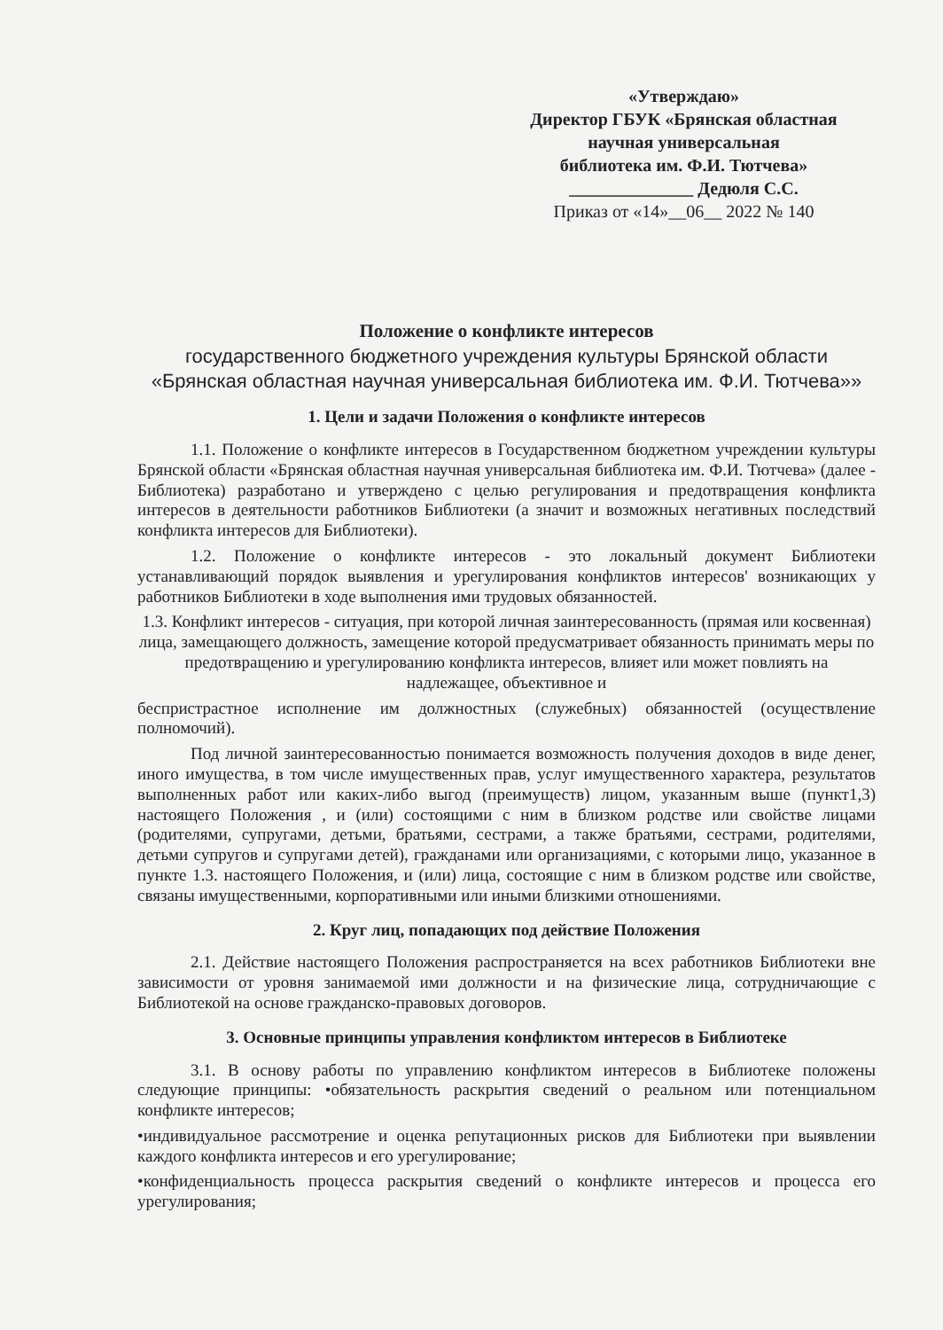«Утверждаю»
Директор ГБУК «Брянская областная
научная универсальная
библиотека им. Ф.И. Тютчева»
______________ Дедюля С.С.
Приказ от «14»__06__ 2022 № 140
Положение о конфликте интересов
государственного бюджетного учреждения культуры Брянской области
«Брянская областная научная универсальная библиотека им. Ф.И. Тютчева»»
1. Цели и задачи Положения о конфликте интересов
1.1. Положение о конфликте интересов в Государственном бюджетном учреждении культуры Брянской области «Брянская областная научная универсальная библиотека им. Ф.И. Тютчева» (далее - Библиотека) разработано и утверждено с целью регулирования и предотвращения конфликта интересов в деятельности работников Библиотеки (а значит и возможных негативных последствий конфликта интересов для Библиотеки).
1.2. Положение о конфликте интересов - это локальный документ Библиотеки устанавливающий порядок выявления и урегулирования конфликтов интересов' возникающих у работников Библиотеки в ходе выполнения ими трудовых обязанностей.
1.3. Конфликт интересов - ситуация, при которой личная заинтересованность (прямая или косвенная) лица, замещающего должность, замещение которой предусматривает обязанность принимать меры по предотвращению и урегулированию конфликта интересов, влияет или может повлиять на надлежащее, объективное и
беспристрастное исполнение им должностных (служебных) обязанностей (осуществление полномочий).
Под личной заинтересованностью понимается возможность получения доходов в виде денег, иного имущества, в том числе имущественных прав, услуг имущественного характера, результатов выполненных работ или каких-либо выгод (преимуществ) лицом, указанным выше (пункт1,3) настоящего Положения , и (или) состоящими с ним в близком родстве или свойстве лицами (родителями, супругами, детьми, братьями, сестрами, а также братьями, сестрами, родителями, детьми супругов и супругами детей), гражданами или организациями, с которыми лицо, указанное в пункте 1.3. настоящего Положения, и (или) лица, состоящие с ним в близком родстве или свойстве, связаны имущественными, корпоративными или иными близкими отношениями.
2. Круг лиц, попадающих под действие Положения
2.1. Действие настоящего Положения распространяется на всех работников Библиотеки вне зависимости от уровня занимаемой ими должности и на физические лица, сотрудничающие с Библиотекой на основе гражданско-правовых договоров.
3. Основные принципы управления конфликтом интересов в Библиотеке
3.1. В основу работы по управлению конфликтом интересов в Библиотеке положены следующие принципы: •обязательность раскрытия сведений о реальном или потенциальном конфликте интересов;
•индивидуальное рассмотрение и оценка репутационных рисков для Библиотеки при выявлении каждого конфликта интересов и его урегулирование;
•конфиденциальность процесса раскрытия сведений о конфликте интересов и процесса его урегулирования;